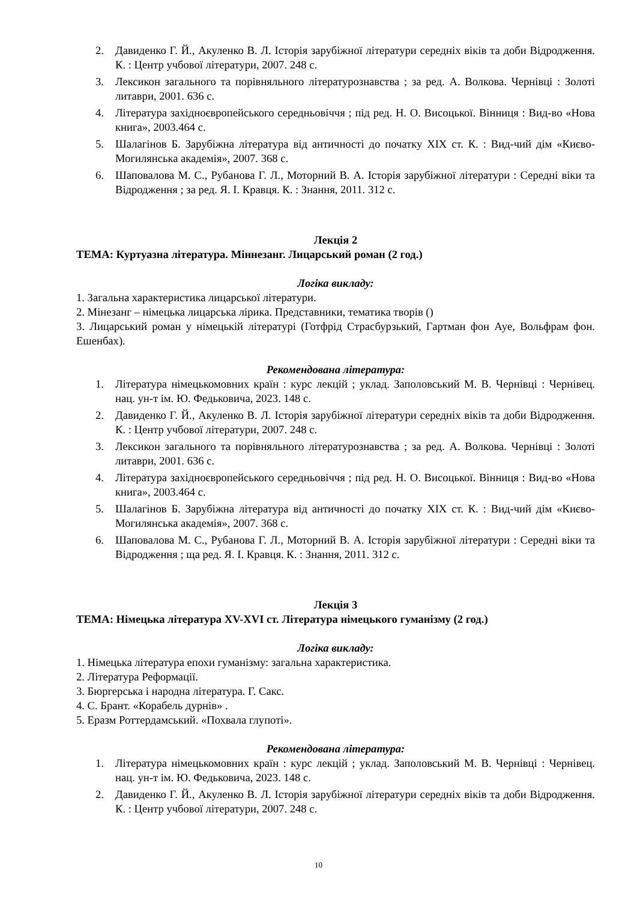2. Давиденко Г. Й., Акуленко В. Л. Історія зарубіжної літератури середніх віків та доби Відродження. К. : Центр учбової літератури, 2007. 248 с.
3. Лексикон загального та порівняльного літературознавства ; за ред. А. Волкова. Чернівці : Золоті литаври, 2001. 636 с.
4. Література західноєвропейського середньовіччя ; під ред. Н. О. Висоцької. Вінниця : Вид-во «Нова книга», 2003.464 с.
5. Шалагінов Б. Зарубіжна література від античності до початку XIX ст. К. : Вид-чий дім «Києво-Могилянська академія», 2007. 368 с.
6. Шаповалова М. С., Рубанова Г. Л., Моторний В. А. Історія зарубіжної літератури : Середні віки та Відродження ; за ред. Я. І. Кравця. К. : Знання, 2011. 312 с.
Лекція 2
ТЕМА: Куртуазна література. Міннезанг. Лицарський роман (2 год.)
Логіка викладу:
1. Загальна характеристика лицарської літератури.
2. Мінезанг – німецька лицарська лірика. Представники, тематика творів ()
3. Лицарський роман у німецькій літературі (Готфрід Страсбурзький, Гартман фон Ауе, Вольфрам фон. Ешенбах).
Рекомендована література:
1. Література німецькомовних країн : курс лекцій ; уклад. Заполовський М. В. Чернівці : Чернівец. нац. ун-т ім. Ю. Федьковича, 2023. 148 с.
2. Давиденко Г. Й., Акуленко В. Л. Історія зарубіжної літератури середніх віків та доби Відродження. К. : Центр учбової літератури, 2007. 248 с.
3. Лексикон загального та порівняльного літературознавства ; за ред. А. Волкова. Чернівці : Золоті литаври, 2001. 636 с.
4. Література західноєвропейського середньовіччя ; під ред. Н. О. Висоцької. Вінниця : Вид-во «Нова книга», 2003.464 с.
5. Шалагінов Б. Зарубіжна література від античності до початку XIX ст. К. : Вид-чий дім «Києво-Могилянська академія», 2007. 368 с.
6. Шаповалова М. С., Рубанова Г. Л., Моторний В. А. Історія зарубіжної літератури : Середні віки та Відродження ; ща ред. Я. І. Кравця. К. : Знання, 2011. 312 с.
Лекція 3
ТЕМА: Німецька література XV-XVI ст. Література німецького гуманізму (2 год.)
Логіка викладу:
1. Німецька література епохи гуманізму: загальна характеристика.
2. Література Реформації.
3. Бюргерська і народна література. Г. Сакс.
4. С. Брант. «Корабель дурнів» .
5. Еразм Роттердамський. «Похвала глупоті».
Рекомендована література:
1. Література німецькомовних країн : курс лекцій ; уклад. Заполовський М. В. Чернівці : Чернівец. нац. ун-т ім. Ю. Федьковича, 2023. 148 с.
2. Давиденко Г. Й., Акуленко В. Л. Історія зарубіжної літератури середніх віків та доби Відродження. К. : Центр учбової літератури, 2007. 248 с.
10